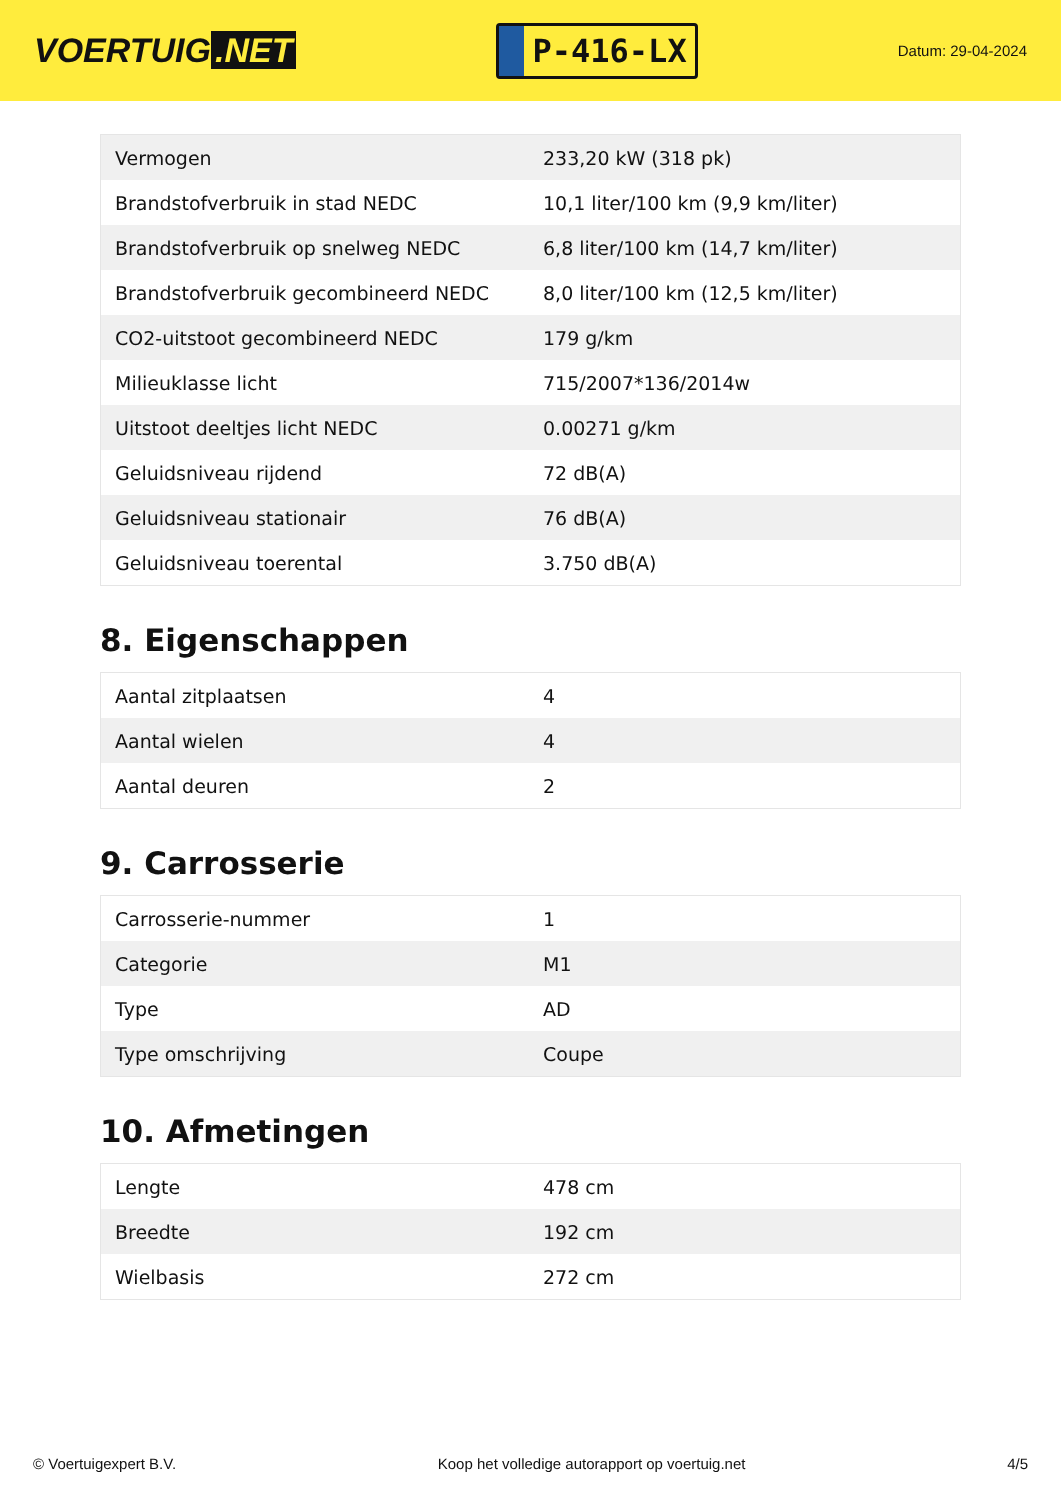VOERTUIG.NET
P-416-LX
Datum: 29-04-2024
| Vermogen | 233,20 kW (318 pk) |
| Brandstofverbruik in stad NEDC | 10,1 liter/100 km (9,9 km/liter) |
| Brandstofverbruik op snelweg NEDC | 6,8 liter/100 km (14,7 km/liter) |
| Brandstofverbruik gecombineerd NEDC | 8,0 liter/100 km (12,5 km/liter) |
| CO2-uitstoot gecombineerd NEDC | 179 g/km |
| Milieuklasse licht | 715/2007*136/2014w |
| Uitstoot deeltjes licht NEDC | 0.00271 g/km |
| Geluidsniveau rijdend | 72 dB(A) |
| Geluidsniveau stationair | 76 dB(A) |
| Geluidsniveau toerental | 3.750 dB(A) |
8. Eigenschappen
| Aantal zitplaatsen | 4 |
| Aantal wielen | 4 |
| Aantal deuren | 2 |
9. Carrosserie
| Carrosserie-nummer | 1 |
| Categorie | M1 |
| Type | AD |
| Type omschrijving | Coupe |
10. Afmetingen
| Lengte | 478 cm |
| Breedte | 192 cm |
| Wielbasis | 272 cm |
© Voertuigexpert B.V. Koop het volledige autorapport op voertuig.net 4/5